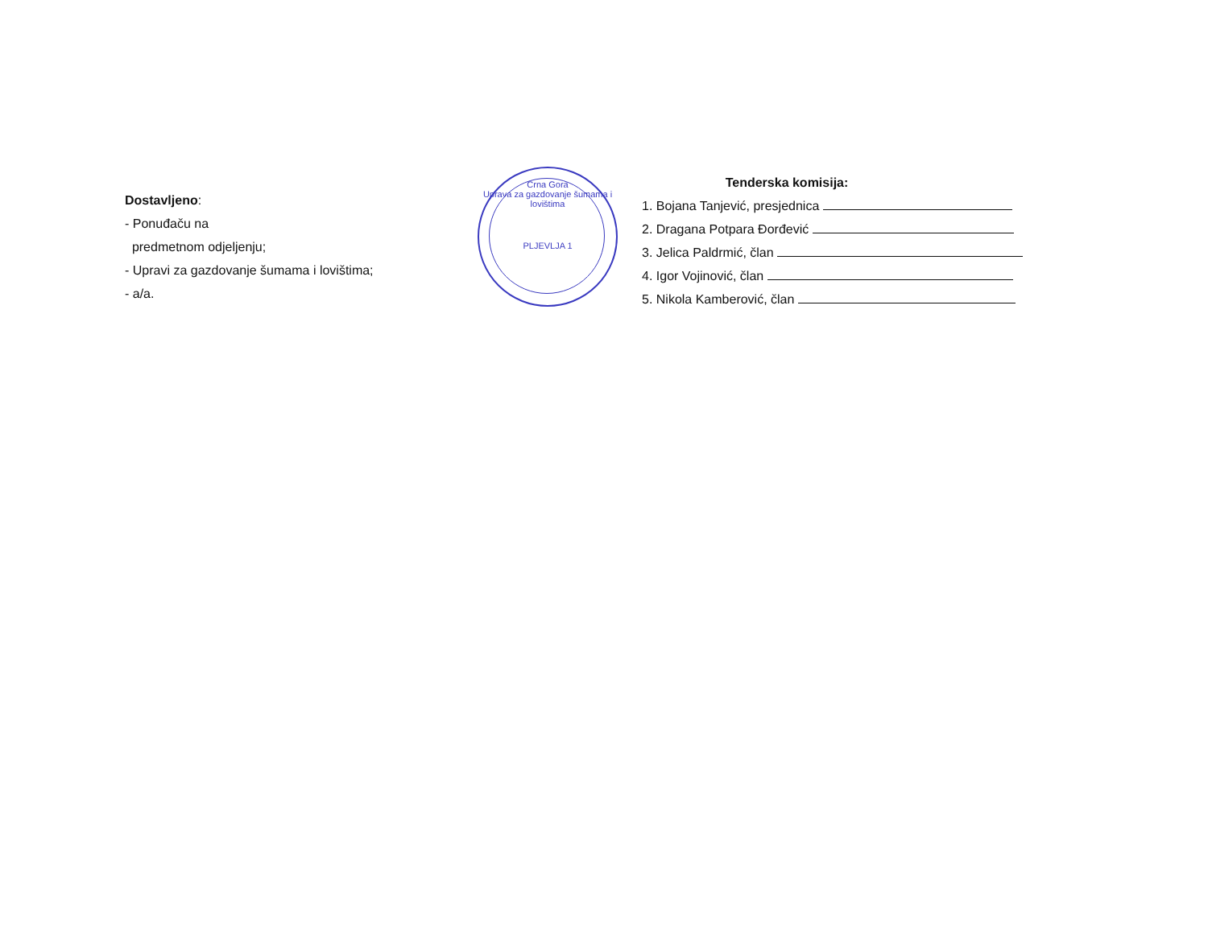Dostavljeno:
- Ponuđaču na
predmetnom odjeljenju;
- Upravi za gazdovanje šumama i lovištima;
- a/a.
Crna Gora
Uprava za gazdovanje šumama i lovištima
PLJEVLJA 1
Tenderska komisija:
1. Bojana Tanjević, presjednica
2. Dragana Potpara Đorđević
3. Jelica Paldrmić, član
4. Igor Vojinović, član
5. Nikola Kamberović, član